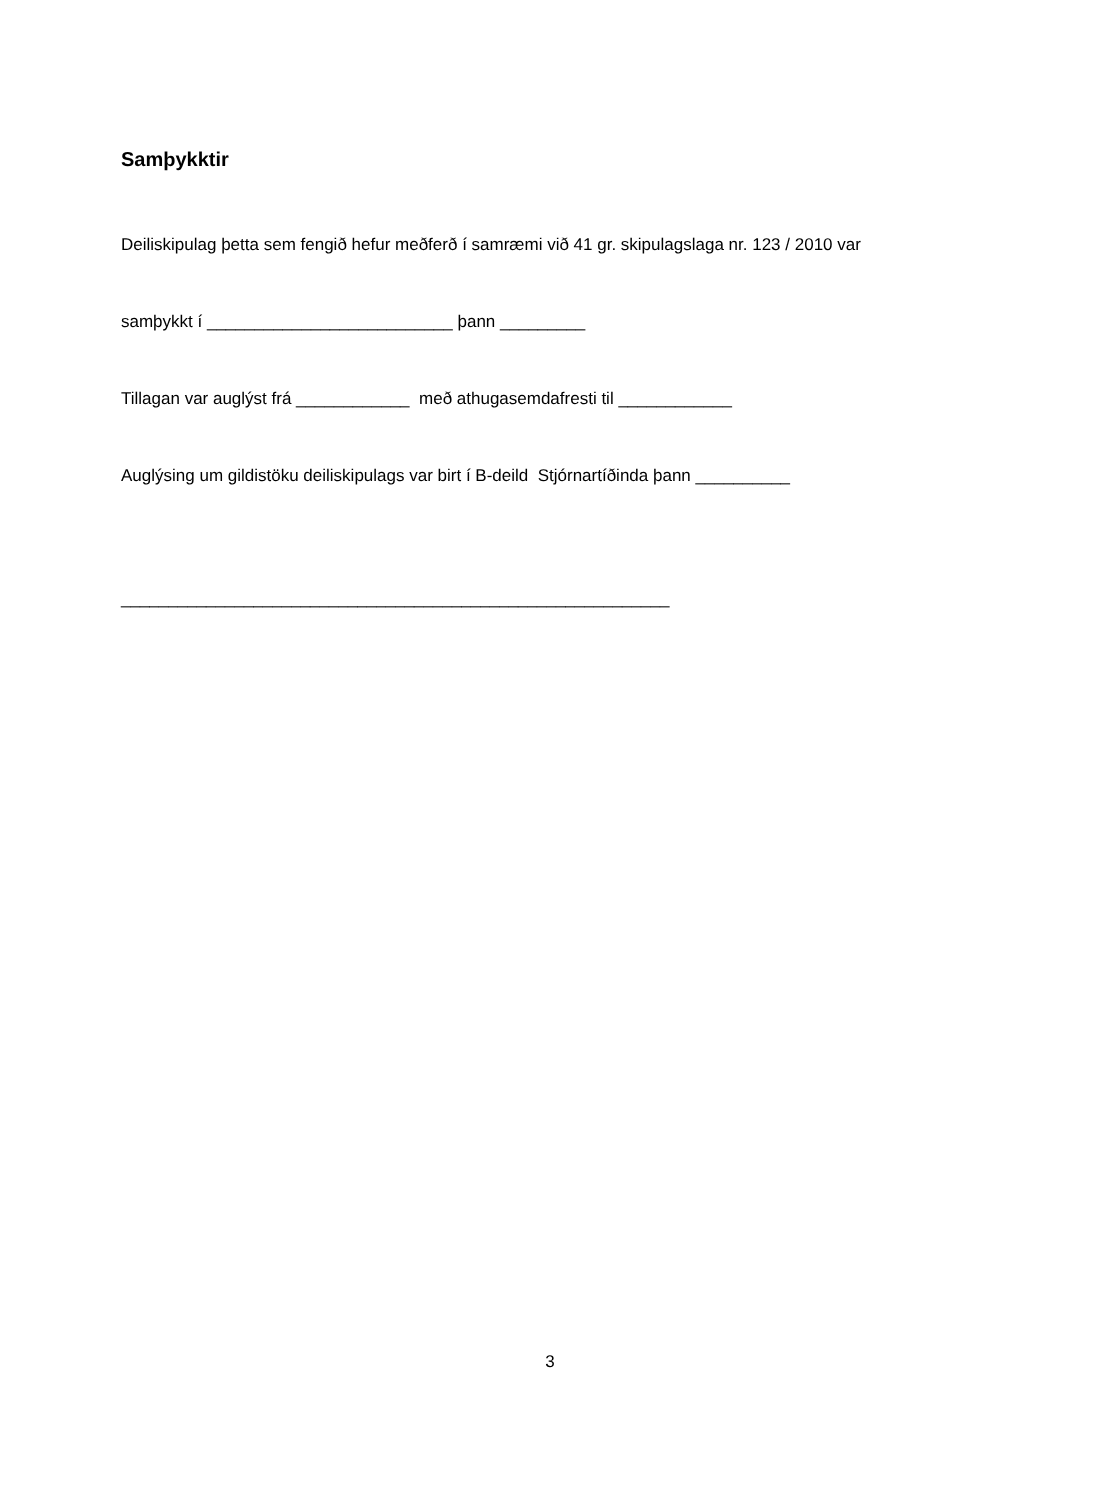Samþykktir
Deiliskipulag þetta sem fengið hefur meðferð í samræmi við 41 gr. skipulagslaga nr. 123 / 2010 var
samþykkt í __________________________ þann _________
Tillagan var auglýst frá ____________ með athugasemdafresti til ____________
Auglýsing um gildistöku deiliskipulags var birt í B-deild Stjórnartíðinda þann __________
__________________________________________________________
3